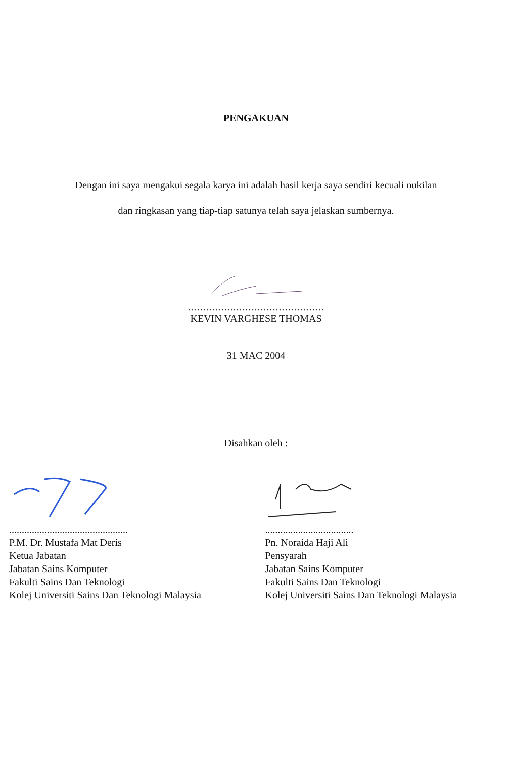PENGAKUAN
Dengan ini saya mengakui segala karya ini adalah hasil kerja saya sendiri kecuali nukilan
dan ringkasan yang tiap-tiap satunya telah saya jelaskan sumbernya.
.............................................
KEVIN VARGHESE THOMAS
31 MAC 2004
Disahkan oleh :
...............................................
P.M. Dr. Mustafa Mat Deris
Ketua Jabatan
Jabatan Sains Komputer
Fakulti Sains Dan Teknologi
Kolej Universiti Sains Dan Teknologi Malaysia
...................................
Pn. Noraida Haji Ali
Pensyarah
Jabatan Sains Komputer
Fakulti Sains Dan Teknologi
Kolej Universiti Sains Dan Teknologi Malaysia